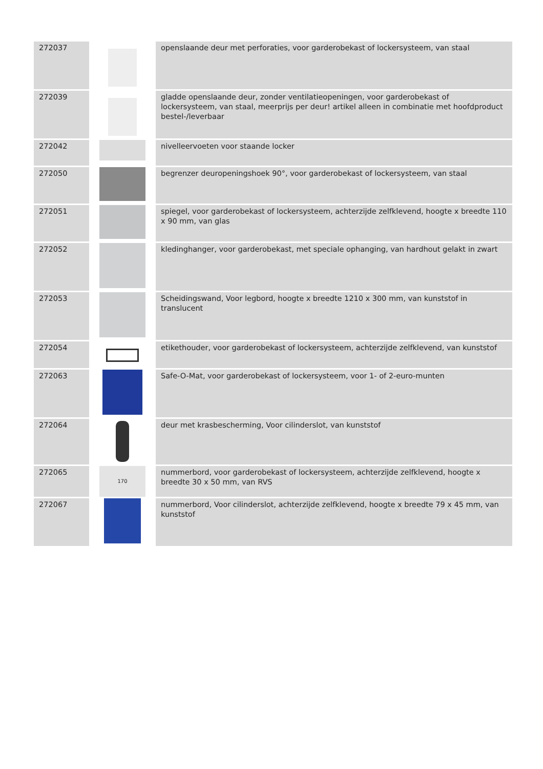| 272037 | | openslaande deur met perforaties, voor garderobekast of lockersysteem, van staal |
| 272039 | | gladde openslaande deur, zonder ventilatieopeningen, voor garderobekast of lockersysteem, van staal, meerprijs per deur! artikel alleen in combinatie met hoofdproduct bestel-/leverbaar |
| 272042 | | nivelleervoeten voor staande locker |
| 272050 | | begrenzer deuropeningshoek 90°, voor garderobekast of lockersysteem, van staal |
| 272051 | | spiegel, voor garderobekast of lockersysteem, achterzijde zelfklevend, hoogte x breedte 110 x 90 mm, van glas |
| 272052 | | kledinghanger, voor garderobekast, met speciale ophanging, van hardhout gelakt in zwart |
| 272053 | | Scheidingswand, Voor legbord, hoogte x breedte 1210 x 300 mm, van kunststof in translucent |
| 272054 | | etikethouder, voor garderobekast of lockersysteem, achterzijde zelfklevend, van kunststof |
| 272063 | | Safe-O-Mat, voor garderobekast of lockersysteem, voor 1- of 2-euro-munten |
| 272064 | | deur met krasbescherming, Voor cilinderslot, van kunststof |
| 272065 | 170 | nummerbord, voor garderobekast of lockersysteem, achterzijde zelfklevend, hoogte x breedte 30 x 50 mm, van RVS |
| 272067 | | nummerbord, Voor cilinderslot, achterzijde zelfklevend, hoogte x breedte 79 x 45 mm, van kunststof |